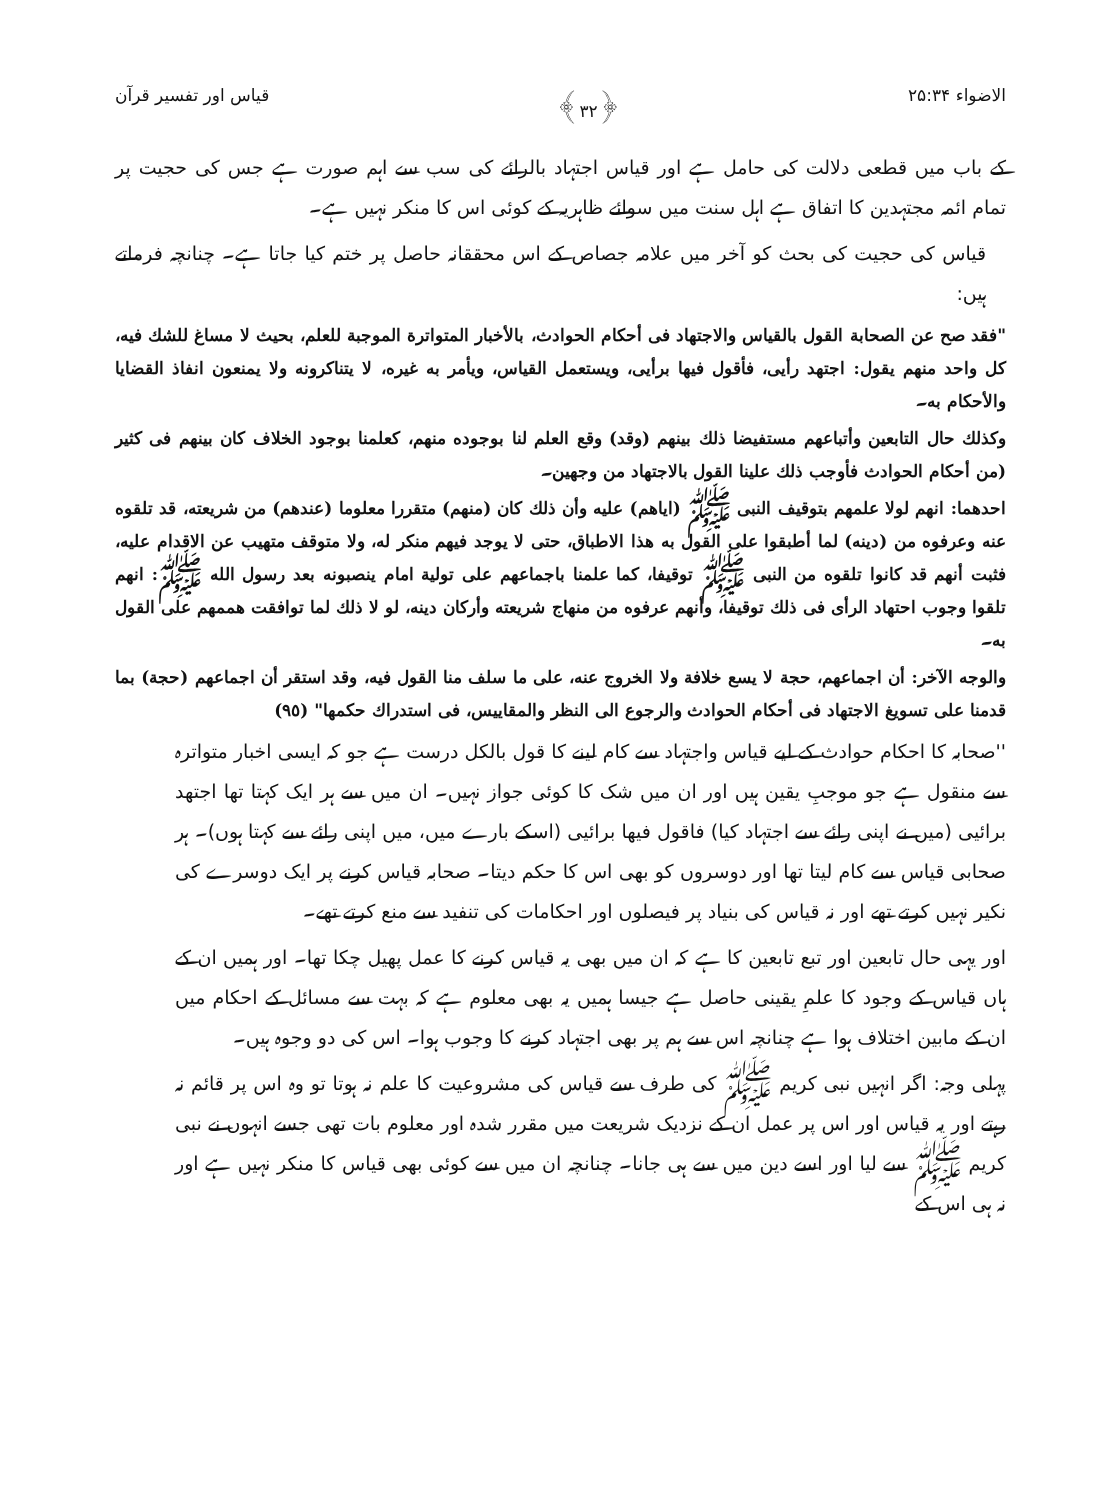الاضواء ۲۵:۳۴ ﴿۳۲﴾ قیاس اور تفسیر قرآن
کے باب میں قطعی دلالت کی حامل ہے اور قیاس اجتہاد بالرائے کی سب سے اہم صورت ہے جس کی حجیت پر تمام ائمہ مجتہدین کا اتفاق ہے اہل سنت میں سوائے ظاہریہ کے کوئی اس کا منکر نہیں ہے۔
قیاس کی حجیت کی بحث کو آخر میں علامہ جصاص کے اس محققانہ حاصل پر ختم کیا جاتا ہے۔ چنانچہ فرماتے ہیں:
"فقد صح عن الصحابة القول بالقياس والاجتهاد فى أحكام الحوادث، بالأخبار المتواترة الموجبة للعلم، بحيث لا مساغ للشك فيه، كل واحد منهم يقول: اجتهد رأيى، فأقول فيها برأيى، ويستعمل القياس، ويأمر به غيره، لا يتناكرونه ولا يمنعون انفاذ القضايا والأحكام به۔
وكذلك حال التابعين وأتباعهم مستفيضا ذلك بينهم (وقد) وقع العلم لنا بوجوده منهم، كعلمنا بوجود الخلاف كان بينهم فى كثير (من أحكام الحوادث فأوجب ذلك علينا القول بالاجتهاد من وجهين۔
احدهما: انهم لولا علمهم بتوقيف النبى ﷺ (اياهم) عليه وأن ذلك كان (منهم) متقررا معلوما (عندهم) من شريعته، قد تلقوه عنه وعرفوه من (دينه) لما أطبقوا على القول به هذا الاطباق، حتى لا يوجد فيهم منكر له، ولا متوقف متهيب عن الاقدام عليه، فثبت أنهم قد كانوا تلقوه من النبى ﷺ توقيفا، كما علمنا باجماعهم على تولية امام ينصبونه بعد رسول الله ﷺ: انهم تلقوا وجوب احتهاد الرأى فى ذلك توقيفا، وأنهم عرفوه من منهاج شريعته وأركان دينه، لو لا ذلك لما توافقت هممهم على القول به۔
والوجه الآخر: أن اجماعهم، حجة لا يسع خلافة ولا الخروج عنه، على ما سلف منا القول فيه، وقد استقر أن اجماعهم (حجة) بما قدمنا على تسويغ الاجتهاد فى أحكام الحوادث والرجوع الى النظر والمقاييس، فى استدراك حكمها" (٩٥)
''صحابہ کا احکام حوادث کے لیے قیاس واجتہاد سے کام لینے کا قول بالکل درست ہے جو کہ ایسی اخبار متواترہ سے منقول ہے جو موجبِ یقین ہیں اور ان میں شک کا کوئی جواز نہیں۔ ان میں سے ہر ایک کہتا تھا اجتهد برائیی (میں نے اپنی رائے سے اجتہاد کیا) فاقول فیها برائیی (اسکے بارے میں، میں اپنی رائے سے کہتا ہوں)۔ ہر صحابی قیاس سے کام لیتا تھا اور دوسروں کو بھی اس کا حکم دیتا۔ صحابہ قیاس کرنے پر ایک دوسرے کی نکیر نہیں کرتے تھے اور نہ قیاس کی بنیاد پر فیصلوں اور احکامات کی تنفید سے منع کرتے تھے۔
اور یہی حال تابعین اور تبع تابعین کا ہے کہ ان میں بھی یہ قیاس کرنے کا عمل پھیل چکا تھا۔ اور ہمیں ان کے ہاں قیاس کے وجود کا علمِ یقینی حاصل ہے جیسا ہمیں یہ بھی معلوم ہے کہ بہت سے مسائل کے احکام میں ان کے مابین اختلاف ہوا ہے چنانچہ اس سے ہم پر بھی اجتہاد کرنے کا وجوب ہوا۔ اس کی دو وجوہ ہیں۔
پہلی وجہ: اگر انہیں نبی کریم ﷺ کی طرف سے قیاس کی مشروعیت کا علم نہ ہوتا تو وہ اس پر قائم نہ رہتے اور یہ قیاس اور اس پر عمل ان کے نزدیک شریعت میں مقرر شدہ اور معلوم بات تھی جسے انہوں نے نبی کریم ﷺ سے لیا اور اسے دین میں سے ہی جانا۔ چنانچہ ان میں سے کوئی بھی قیاس کا منکر نہیں ہے اور نہ ہی اس کے